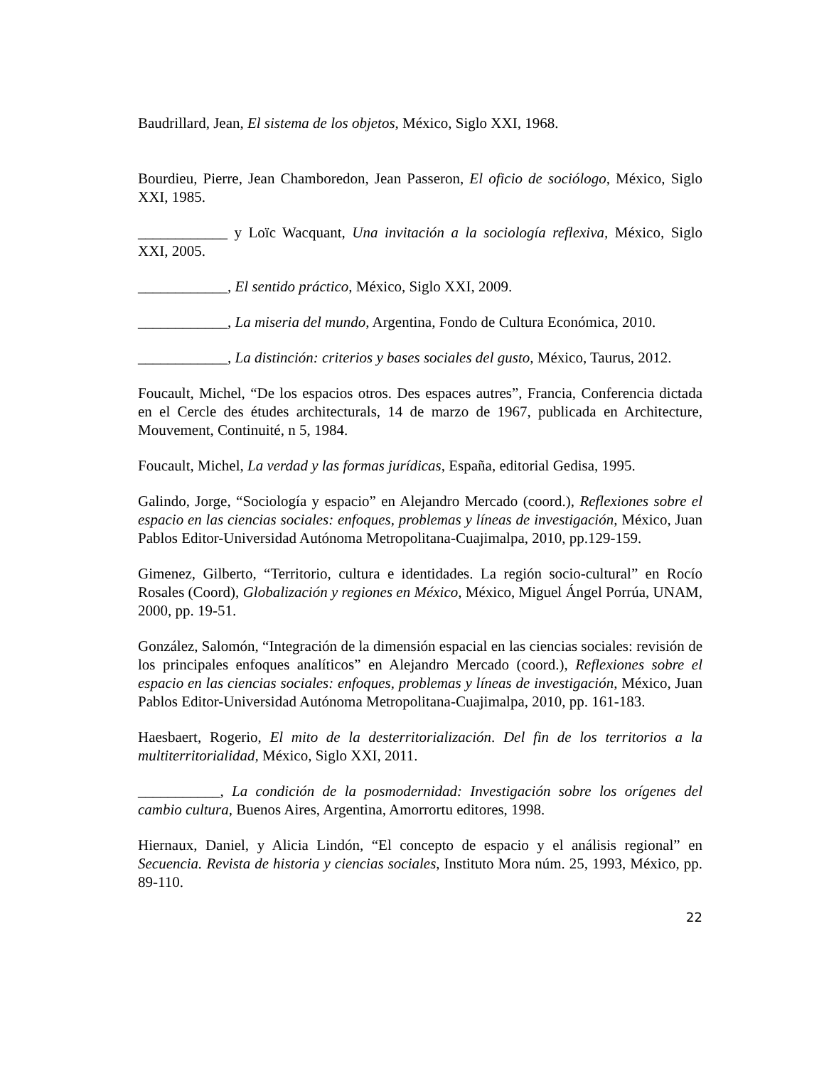Baudrillard, Jean, El sistema de los objetos, México, Siglo XXI, 1968.
Bourdieu, Pierre, Jean Chamboredon, Jean Passeron, El oficio de sociólogo, México, Siglo XXI, 1985.
____________ y Loïc Wacquant, Una invitación a la sociología reflexiva, México, Siglo XXI, 2005.
____________, El sentido práctico, México, Siglo XXI, 2009.
____________, La miseria del mundo, Argentina, Fondo de Cultura Económica, 2010.
____________, La distinción: criterios y bases sociales del gusto, México, Taurus, 2012.
Foucault, Michel, “De los espacios otros. Des espaces autres”, Francia, Conferencia dictada en el Cercle des études architecturals, 14 de marzo de 1967, publicada en Architecture, Mouvement, Continuité, n 5, 1984.
Foucault, Michel, La verdad y las formas jurídicas, España, editorial Gedisa, 1995.
Galindo, Jorge, “Sociología y espacio” en Alejandro Mercado (coord.), Reflexiones sobre el espacio en las ciencias sociales: enfoques, problemas y líneas de investigación, México, Juan Pablos Editor-Universidad Autónoma Metropolitana-Cuajimalpa, 2010, pp.129-159.
Gimenez, Gilberto, “Territorio, cultura e identidades. La región socio-cultural” en Rocío Rosales (Coord), Globalización y regiones en México, México, Miguel Ángel Porrúa, UNAM, 2000, pp. 19-51.
González, Salomón, “Integración de la dimensión espacial en las ciencias sociales: revisión de los principales enfoques analíticos” en Alejandro Mercado (coord.), Reflexiones sobre el espacio en las ciencias sociales: enfoques, problemas y líneas de investigación, México, Juan Pablos Editor-Universidad Autónoma Metropolitana-Cuajimalpa, 2010, pp. 161-183.
Haesbaert, Rogerio, El mito de la desterritorialización. Del fin de los territorios a la multiterritorialidad, México, Siglo XXI, 2011.
___________, La condición de la posmodernidad: Investigación sobre los orígenes del cambio cultura, Buenos Aires, Argentina, Amorrortu editores, 1998.
Hiernaux, Daniel, y Alicia Lindón, “El concepto de espacio y el análisis regional” en Secuencia. Revista de historia y ciencias sociales, Instituto Mora núm. 25, 1993, México, pp. 89-110.
22